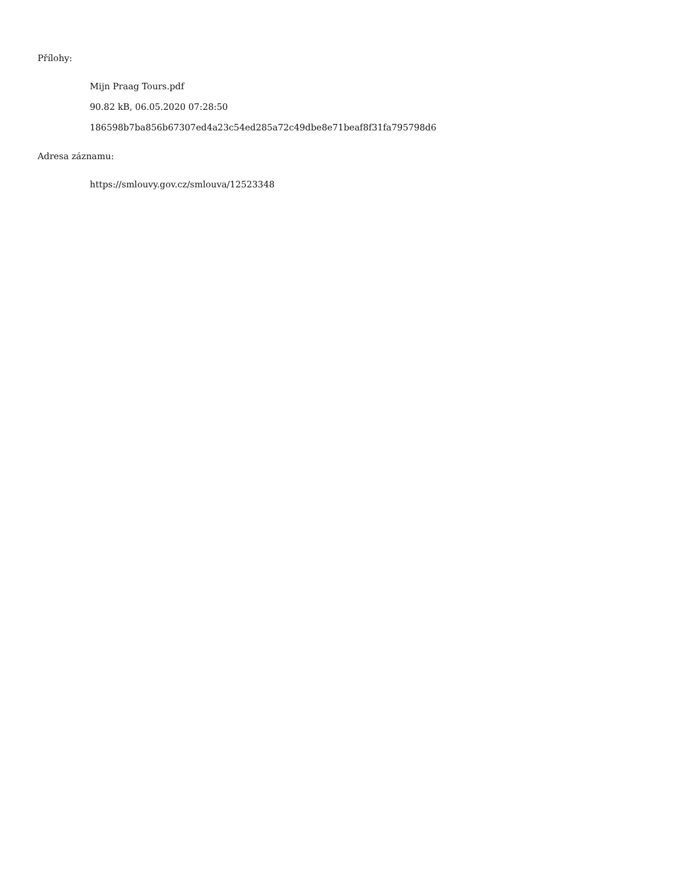Přílohy:
Mijn Praag Tours.pdf
90.82 kB, 06.05.2020 07:28:50
186598b7ba856b67307ed4a23c54ed285a72c49dbe8e71beaf8f31fa795798d6
Adresa záznamu:
https://smlouvy.gov.cz/smlouva/12523348